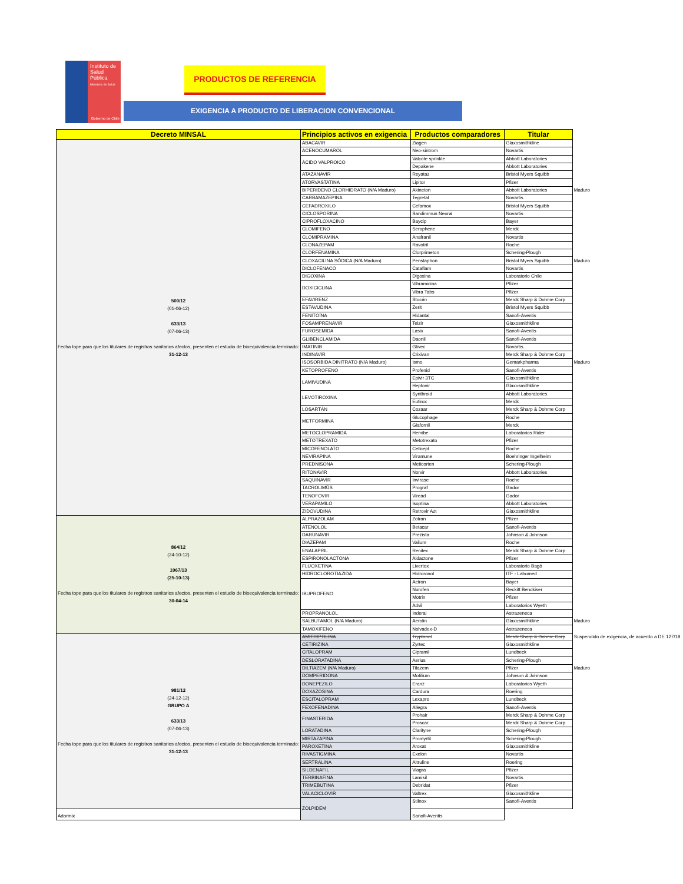Instituto de
Salud Pública
Ministerio de Salud
Gobierno de Chile
PRODUCTOS DE REFERENCIA
EXIGENCIA A PRODUCTO DE LIBERACION CONVENCIONAL
| Decreto MINSAL | Principios activos en exigencia | Productos comparadores | Titular | |
| 500/12 (01-06-12) 633/13 (07-06-13) Fecha tope para que los titulares de registros sanitarios afectos, presenten el estudio de bioequivalencia terminado: 31-12-13 | ABACAVIR | Ziagen | Glaxosmithkline | |
| | ACENOCUMAROL | Neo-sintrom | Novartis | |
| | ÁCIDO VALPROICO | Valcote sprinkle | Abbott Laboratories | |
| | | Depakene | Abbott Laboratories | |
| | ATAZANAVIR | Reyataz | Bristol Myers Squibb | |
| | ATORVASTATINA | Lipitor | Pfizer | |
| | BIPERIDENO CLORHIDRATO (N/A Maduro) | Akineton | Abbott Laboratories | Maduro |
| | CARBAMAZEPINA | Tegretal | Novartis | |
| | CEFADROXILO | Cefamox | Bristol Myers Squibb | |
| | CICLOSPORINA | Sandimmun Neoral | Novartis | |
| | CIPROFLOXACINO | Baycip | Bayer | |
| | CLOMIFENO | Serophene | Merck | |
| | CLOMIPRAMINA | Anafranil | Novartis | |
| | CLONAZEPAM | Ravotril | Roche | |
| | CLORFENAMINA | Clorprimeton | Schering-Plough | |
| | CLOXACILINA SÓDICA (N/A Maduro) | Penstaphon | Bristol Myers Squibb | Maduro |
| | DICLOFENACO | Cataflam | Novartis | |
| | DIGOXINA | Digoxina | Laboratorio Chile | |
| | DOXICICLINA | Vibramicina | Pfizer | |
| | | Vibra Tabs | Pfizer | |
| | EFAVIRENZ | Stocrin | Merck Sharp & Dohme Corp | |
| | ESTAVUDINA | Zerit | Bristol Myers Squibb | |
| | FENITOÍNA | Hidantal | Sanofi-Aventis | |
| | FOSAMPRENAVIR | Telzir | Glaxosmithkline | |
| | FUROSEMIDA | Lasix | Sanofi-Aventis | |
| | GLIBENCLAMIDA | Daonil | Sanofi-Aventis | |
| | IMATINIB | Glivec | Novartis | |
| | INDINAVIR | Crixivan | Merck Sharp & Dohme Corp | |
| | ISOSORBIDA DINITRATO (N/A Maduro) | Ismo | Gemarkpharma | Maduro |
| | KETOPROFENO | Profenid | Sanofi-Aventis | |
| | LAMIVUDINA | Epivir 3TC | Glaxosmithkline | |
| | | Heptovir | Glaxosmithkline | |
| | LEVOTIROXINA | Synthroid | Abbott Laboratories | |
| | | Eutirox | Merck | |
| | LOSARTÁN | Cozaar | Merck Sharp & Dohme Corp | |
| | METFORMINA | Glucophage | Roche | |
| | | Glafornil | Merck | |
| | METOCLOPRAMIDA | Hemibe | Laboratorios Rider | |
| | METOTREXATO | Metotrexato | Pfizer | |
| | MICOFENOLATO | Cellcept | Roche | |
| | NEVIRAPINA | Viramune | Boehringer Ingelheim | |
| | PREDNISONA | Meticorten | Schering-Plough | |
| | RITONAVIR | Norvir | Abbott Laboratories | |
| | SAQUINAVIR | Invirase | Roche | |
| | TACROLIMÚS | Prograf | Gador | |
| | TENOFOVIR | Viread | Gador | |
| | VERAPAMILO | Isoptina | Abbott Laboratories | |
| | ZIDOVUDINA | Retrovir Azt | Glaxosmithkline | |
| 864/12 (24-10-12) 1067/13 (25-10-13) Fecha tope para que los titulares de registros sanitarios afectos, presenten el estudio de bioequivalencia terminado: 30-04-14 | ALPRAZOLAM | Zotran | Pfizer | |
| | ATENOLOL | Betacar | Sanofi-Aventis | |
| | DARUNAVIR | Prezista | Johnson & Johnson | |
| | DIAZEPAM | Valium | Roche | |
| | ENALAPRIL | Renitec | Merck Sharp & Dohme Corp | |
| | ESPIRONOLACTONA | Aldactone | Pfizer | |
| | FLUOXETINA | Livertox | Laboratorio Bagó | |
| | HIDROCLOROTIAZIDA | Hidroronol | ITF - Labomed | |
| | IBUPROFENO | Actron | Bayer | |
| | | Nurofen | Reckitt Benckiser | |
| | | Motrin | Pfizer | |
| | | Advil | Laboratorios Wyeth | |
| | PROPRANOLOL | Inderal | Astrazeneca | |
| | SALBUTAMOL (N/A Maduro) | Aerolin | Glaxosmithkline | Maduro |
| | TAMOXIFENO | Nolvadex-D | Astrazeneca | |
| 981/12 (24-12-12) GRUPO A 633/13 (07-06-13) Fecha tope para que los titulares de registros sanitarios afectos, presenten el estudio de bioequivalencia terminado: 31-12-13 | AMITRIPTILINA | Tryptanol | Merck Sharp & Dohme Corp | Suspendido de exigencia, de acuerdo a DE 127/18 |
| | CETIRIZINA | Zyrtec | Glaxosmithkline | |
| | CITALOPRAM | Cipramil | Lundbeck | |
| | DESLORATADINA | Aerius | Schering-Plough | |
| | DILTIAZEM (N/A Maduro) | Tilazem | Pfizer | Maduro |
| | DOMPERIDONA | Motilium | Johnson & Johnson | |
| | DONEPEZILO | Eranz | Laboratorios Wyeth | |
| | DOXAZOSINA | Cardura | Roering | |
| | ESCITALOPRAM | Lexapro | Lundbeck | |
| | FEXOFENADINA | Allegra | Sanofi-Aventis | |
| | FINASTERIDA | Prohair | Merck Sharp & Dohme Corp | |
| | | Proscar | Merck Sharp & Dohme Corp | |
| | LORATADINA | Clarityne | Schering-Plough | |
| | MIRTAZAPINA | Promyrtil | Schering-Plough | |
| | PAROXETINA | Aroxat | Glaxosmithkline | |
| | RIVASTIGMINA | Exelon | Novartis | |
| | SERTRALINA | Altruline | Roering | |
| | SILDENAFIL | Viagra | Pfizer | |
| | TERBINAFINA | Lamisil | Novartis | |
| | TRIMEBUTINA | Debridat | Pfizer | |
| | VALACICLOVIR | Valtrex | Glaxosmithkline | |
| | ZOLPIDEM | Stilnox | Sanofi-Aventis | |
| Adormix | | Sanofi-Aventis | | |